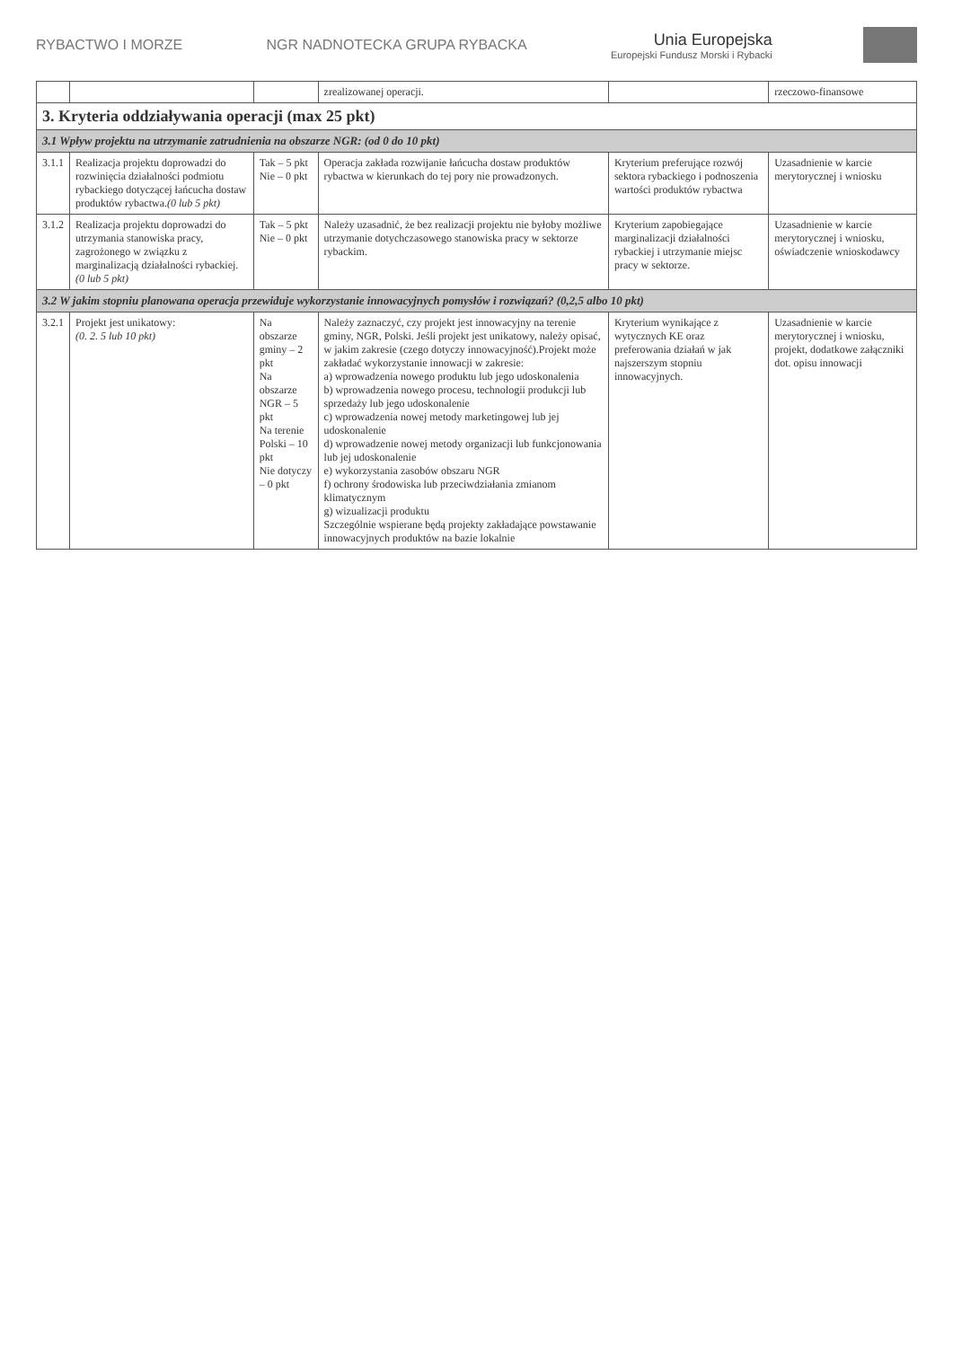RYBACTWO I MORZE NGR NADNOTECKA GRUPA RYBACKA
Unia Europejska
Europejski Fundusz Morski i Rybacki
| | | | zrealizowanej operacji. | | rzeczowo-finansowe |
| 3. Kryteria oddziaływania operacji (max 25 pkt) | | | | | |
| 3.1 Wpływ projektu na utrzymanie zatrudnienia na obszarze NGR: (od 0 do 10 pkt) | | | | | |
| 3.1.1 | Realizacja projektu doprowadzi do rozwinięcia działalności podmiotu rybackiego dotyczącej łańcucha dostaw produktów rybactwa. (0 lub 5 pkt) | Tak – 5 pkt Nie – 0 pkt | Operacja zakłada rozwijanie łańcucha dostaw produktów rybactwa w kierunkach do tej pory nie prowadzonych. | Kryterium preferujące rozwój sektora rybackiego i podnoszenia wartości produktów rybactwa | Uzasadnienie w karcie merytorycznej i wniosku |
| 3.1.2 | Realizacja projektu doprowadzi do utrzymania stanowiska pracy, zagrożonego w związku z marginalizacją działalności rybackiej. (0 lub 5 pkt) | Tak – 5 pkt Nie – 0 pkt | Należy uzasadnić, że bez realizacji projektu nie byłoby możliwe utrzymanie dotychczasowego stanowiska pracy w sektorze rybackim. | Kryterium zapobiegające marginalizacji działalności rybackiej i utrzymanie miejsc pracy w sektorze. | Uzasadnienie w karcie merytorycznej i wniosku, oświadczenie wnioskodawcy |
| 3.2 W jakim stopniu planowana operacja przewiduje wykorzystanie innowacyjnych pomysłów i rozwiązań? (0,2,5 albo 10 pkt) | | | | | |
| 3.2.1 | Projekt jest unikatowy: (0. 2. 5 lub 10 pkt) | Na obszarze gminy – 2 pkt Na obszarze NGR – 5 pkt Na terenie Polski – 10 pkt Nie dotyczy – 0 pkt | Należy zaznaczyć, czy projekt jest innowacyjny na terenie gminy, NGR, Polski. Jeśli projekt jest unikatowy, należy opisać, w jakim zakresie (czego dotyczy innowacyjność).Projekt może zakładać wykorzystanie innowacji w zakresie: a) wprowadzenia nowego produktu lub jego udoskonalenia b) wprowadzenia nowego procesu, technologii produkcji lub sprzedaży lub jego udoskonalenie c) wprowadzenia nowej metody marketingowej lub jej udoskonalenie d) wprowadzenie nowej metody organizacji lub funkcjonowania lub jej udoskonalenie e) wykorzystania zasobów obszaru NGR f) ochrony środowiska lub przeciwdziałania zmianom klimatycznym g) wizualizacji produktu Szczególnie wspierane będą projekty zakładające powstawanie innowacyjnych produktów na bazie lokalnie | Kryterium wynikające z wytycznych KE oraz preferowania działań w jak najszerszym stopniu innowacyjnych. | Uzasadnienie w karcie merytorycznej i wniosku, projekt, dodatkowe załączniki dot. opisu innowacji |